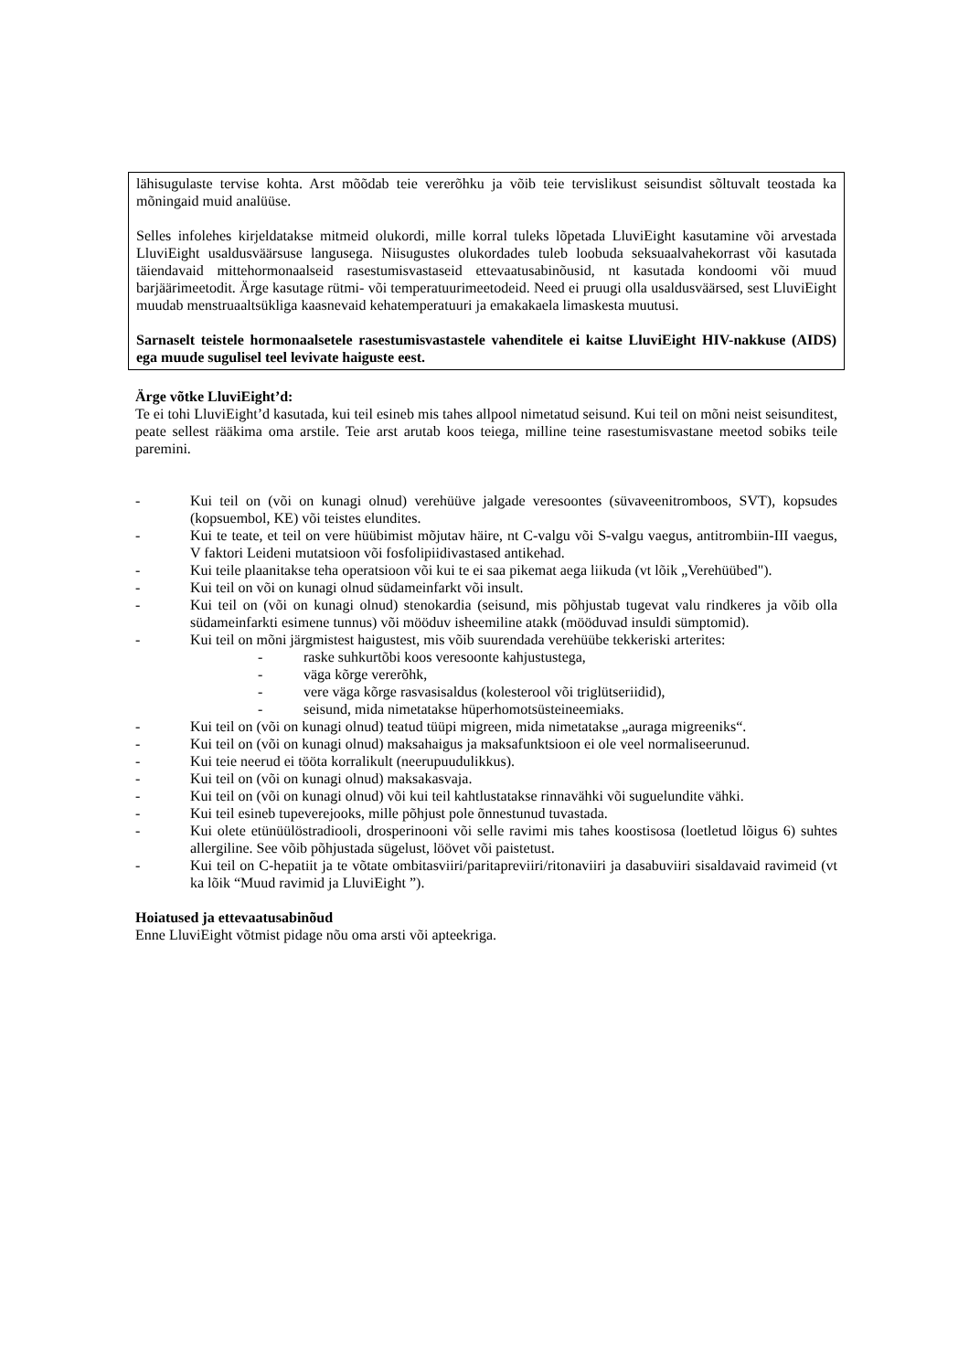lähisugulaste tervise kohta. Arst mõõdab teie vererõhku ja võib teie tervislikust seisundist sõltuvalt teostada ka mõningaid muid analüüse.
Selles infolehes kirjeldatakse mitmeid olukordi, mille korral tuleks lõpetada LluviEight kasutamine või arvestada LluviEight usaldusväärsuse langusega. Niisugustes olukordades tuleb loobuda seksuaalvahekorrast või kasutada täiendavaid mittehormonaalseid rasestumisvastaseid ettevaatusabinõusid, nt kasutada kondoomi või muud barjäärimeetodit. Ärge kasutage rütmi- või temperatuurimeetodeid. Need ei pruugi olla usaldusväärsed, sest LluviEight muudab menstruaaltsükliga kaasnevaid kehatemperatuuri ja emakakaela limaskesta muutusi.
Sarnaselt teistele hormonaalsetele rasestumisvastastele vahenditele ei kaitse LluviEight HIV-nakkuse (AIDS) ega muude sugulisel teel levivate haiguste eest.
Ärge võtke LluviEight’d:
Te ei tohi LluviEight’d kasutada, kui teil esineb mis tahes allpool nimetatud seisund. Kui teil on mõni neist seisunditest, peate sellest rääkima oma arstile. Teie arst arutab koos teiega, milline teine rasestumisvastane meetod sobiks teile paremini.
- Kui teil on (või on kunagi olnud) verehüüve jalgade veresoontes (süvaveenitromboos, SVT), kopsudes (kopsuembol, KE) või teistes elundites.
- Kui te teate, et teil on vere hüübimist mõjutav häire, nt C-valgu või S-valgu vaegus, antitrombiin-III vaegus, V faktori Leideni mutatsioon või fosfolipiidivastased antikehad.
- Kui teile plaanitakse teha operatsioon või kui te ei saa pikemat aega liikuda (vt lõik „Verehüübed").
- Kui teil on või on kunagi olnud südameinfarkt või insult.
- Kui teil on (või on kunagi olnud) stenokardia (seisund, mis põhjustab tugevat valu rindkeres ja võib olla südameinfarkti esimene tunnus) või mööduv isheemiline atakk (mööduvad insuldi sümptomid).
- Kui teil on mõni järgmistest haigustest, mis võib suurendada verehüübe tekkeriski arterites:
- raske suhkurtõbi koos veresoonte kahjustustega,
- väga kõrge vererõhk,
- vere väga kõrge rasvasisaldus (kolesterool või triglütseriidid),
- seisund, mida nimetatakse hüperhomotsüsteineemiaks.
- Kui teil on (või on kunagi olnud) teatud tüüpi migreen, mida nimetatakse „auraga migreeniks“.
- Kui teil on (või on kunagi olnud) maksahaigus ja maksafunktsioon ei ole veel normaliseerunud.
- Kui teie neerud ei tööta korralikult (neerupuudulikkus).
- Kui teil on (või on kunagi olnud) maksakasvaja.
- Kui teil on (või on kunagi olnud) või kui teil kahtlustatakse rinnavähki või suguelundite vähki.
- Kui teil esineb tupeverejooks, mille põhjust pole õnnestunud tuvastada.
- Kui olete etünüülöstradiooli, drosperinooni või selle ravimi mis tahes koostisosa (loetletud lõigus 6) suhtes allergiline. See võib põhjustada sügelust, löövet või paistetust.
- Kui teil on C-hepatiit ja te võtate ombitasviiri/paritapreviiri/ritonaviiri ja dasabuviiri sisaldavaid ravimeid (vt ka lõik “Muud ravimid ja LluviEight ”).
Hoiatused ja ettevaatusabinõud
Enne LluviEight võtmist pidage nõu oma arsti või apteekriga.